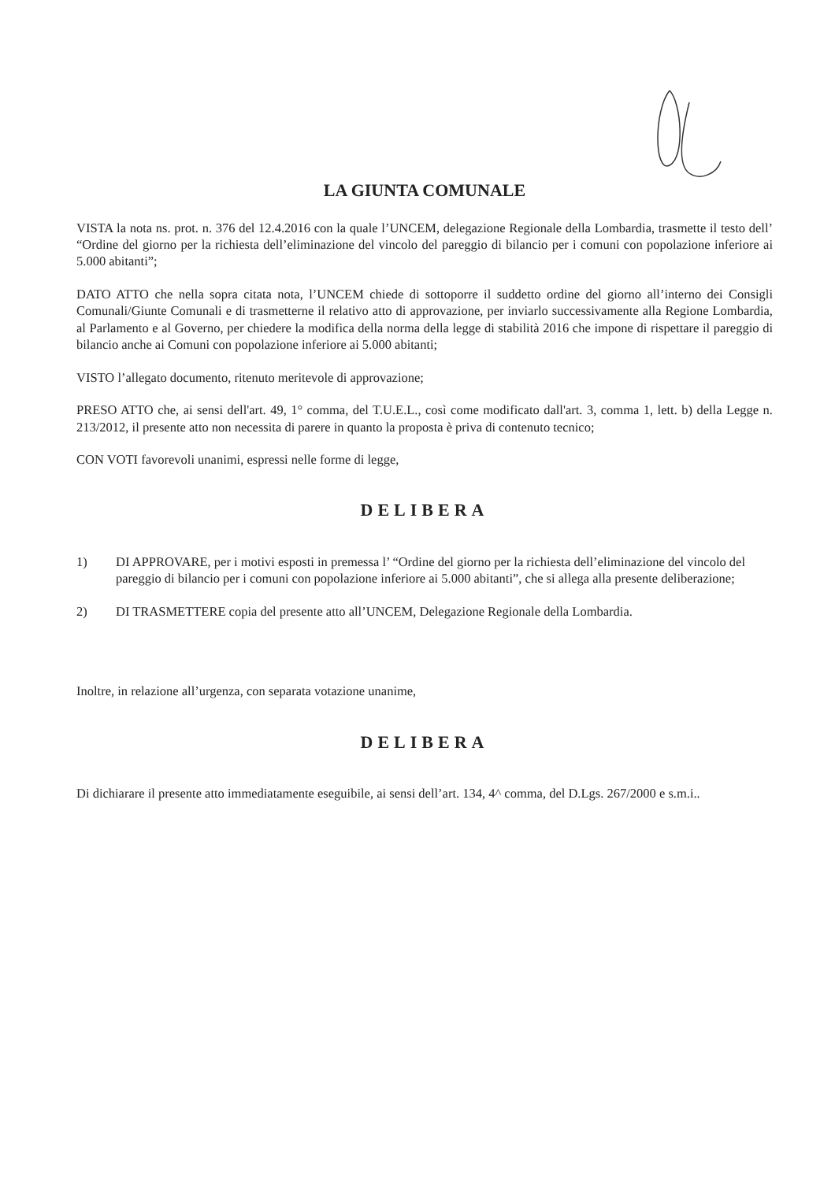LA GIUNTA COMUNALE
VISTA la nota ns. prot. n. 376 del 12.4.2016 con la quale l’UNCEM, delegazione Regionale della Lombardia, trasmette il testo dell’ “Ordine del giorno per la richiesta dell’eliminazione del vincolo del pareggio di bilancio per i comuni con popolazione inferiore ai 5.000 abitanti”;
DATO ATTO che nella sopra citata nota, l’UNCEM chiede di sottoporre il suddetto ordine del giorno all’interno dei Consigli Comunali/Giunte Comunali e di trasmetterne il relativo atto di approvazione, per inviarlo successivamente alla Regione Lombardia, al Parlamento e al Governo, per chiedere la modifica della norma della legge di stabilità 2016 che impone di rispettare il pareggio di bilancio anche ai Comuni con popolazione inferiore ai 5.000 abitanti;
VISTO l’allegato documento, ritenuto meritevole di approvazione;
PRESO ATTO che, ai sensi dell'art. 49, 1° comma, del T.U.E.L., così come modificato dall'art. 3, comma 1, lett. b) della Legge n. 213/2012, il presente atto non necessita di parere in quanto la proposta è priva di contenuto tecnico;
CON VOTI favorevoli unanimi, espressi nelle forme di legge,
DELIBERA
1) DI APPROVARE, per i motivi esposti in premessa l’ “Ordine del giorno per la richiesta dell’eliminazione del vincolo del pareggio di bilancio per i comuni con popolazione inferiore ai 5.000 abitanti”, che si allega alla presente deliberazione;
2) DI TRASMETTERE copia del presente atto all’UNCEM, Delegazione Regionale della Lombardia.
Inoltre, in relazione all’urgenza, con separata votazione unanime,
DELIBERA
Di dichiarare il presente atto immediatamente eseguibile, ai sensi dell’art. 134, 4^ comma, del D.Lgs. 267/2000 e s.m.i..